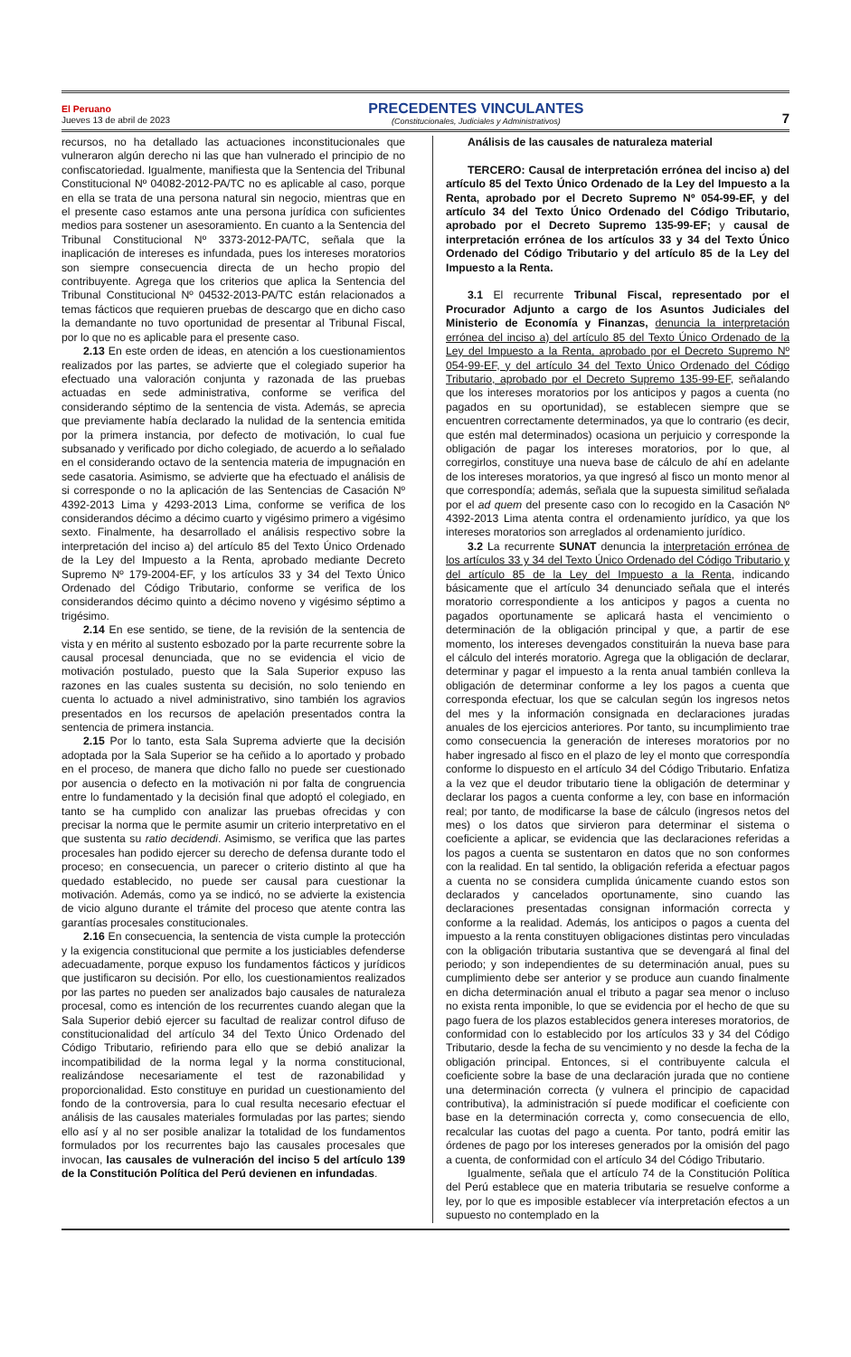El Peruano
Jueves 13 de abril de 2023
PRECEDENTES VINCULANTES
(Constitucionales, Judiciales y Administrativos)
7
recursos, no ha detallado las actuaciones inconstitucionales que vulneraron algún derecho ni las que han vulnerado el principio de no confiscatoriedad. Igualmente, manifiesta que la Sentencia del Tribunal Constitucional Nº 04082-2012-PA/TC no es aplicable al caso, porque en ella se trata de una persona natural sin negocio, mientras que en el presente caso estamos ante una persona jurídica con suficientes medios para sostener un asesoramiento. En cuanto a la Sentencia del Tribunal Constitucional Nº 3373-2012-PA/TC, señala que la inaplicación de intereses es infundada, pues los intereses moratorios son siempre consecuencia directa de un hecho propio del contribuyente. Agrega que los criterios que aplica la Sentencia del Tribunal Constitucional Nº 04532-2013-PA/TC están relacionados a temas fácticos que requieren pruebas de descargo que en dicho caso la demandante no tuvo oportunidad de presentar al Tribunal Fiscal, por lo que no es aplicable para el presente caso.
2.13 En este orden de ideas, en atención a los cuestionamientos realizados por las partes, se advierte que el colegiado superior ha efectuado una valoración conjunta y razonada de las pruebas actuadas en sede administrativa, conforme se verifica del considerando séptimo de la sentencia de vista. Además, se aprecia que previamente había declarado la nulidad de la sentencia emitida por la primera instancia, por defecto de motivación, lo cual fue subsanado y verificado por dicho colegiado, de acuerdo a lo señalado en el considerando octavo de la sentencia materia de impugnación en sede casatoria. Asimismo, se advierte que ha efectuado el análisis de si corresponde o no la aplicación de las Sentencias de Casación Nº 4392-2013 Lima y 4293-2013 Lima, conforme se verifica de los considerandos décimo a décimo cuarto y vigésimo primero a vigésimo sexto. Finalmente, ha desarrollado el análisis respectivo sobre la interpretación del inciso a) del artículo 85 del Texto Único Ordenado de la Ley del Impuesto a la Renta, aprobado mediante Decreto Supremo Nº 179-2004-EF, y los artículos 33 y 34 del Texto Único Ordenado del Código Tributario, conforme se verifica de los considerandos décimo quinto a décimo noveno y vigésimo séptimo a trigésimo.
2.14 En ese sentido, se tiene, de la revisión de la sentencia de vista y en mérito al sustento esbozado por la parte recurrente sobre la causal procesal denunciada, que no se evidencia el vicio de motivación postulado, puesto que la Sala Superior expuso las razones en las cuales sustenta su decisión, no solo teniendo en cuenta lo actuado a nivel administrativo, sino también los agravios presentados en los recursos de apelación presentados contra la sentencia de primera instancia.
2.15 Por lo tanto, esta Sala Suprema advierte que la decisión adoptada por la Sala Superior se ha ceñido a lo aportado y probado en el proceso, de manera que dicho fallo no puede ser cuestionado por ausencia o defecto en la motivación ni por falta de congruencia entre lo fundamentado y la decisión final que adoptó el colegiado, en tanto se ha cumplido con analizar las pruebas ofrecidas y con precisar la norma que le permite asumir un criterio interpretativo en el que sustenta su ratio decidendi. Asimismo, se verifica que las partes procesales han podido ejercer su derecho de defensa durante todo el proceso; en consecuencia, un parecer o criterio distinto al que ha quedado establecido, no puede ser causal para cuestionar la motivación. Además, como ya se indicó, no se advierte la existencia de vicio alguno durante el trámite del proceso que atente contra las garantías procesales constitucionales.
2.16 En consecuencia, la sentencia de vista cumple la protección y la exigencia constitucional que permite a los justiciables defenderse adecuadamente, porque expuso los fundamentos fácticos y jurídicos que justificaron su decisión. Por ello, los cuestionamientos realizados por las partes no pueden ser analizados bajo causales de naturaleza procesal, como es intención de los recurrentes cuando alegan que la Sala Superior debió ejercer su facultad de realizar control difuso de constitucionalidad del artículo 34 del Texto Único Ordenado del Código Tributario, refiriendo para ello que se debió analizar la incompatibilidad de la norma legal y la norma constitucional, realizándose necesariamente el test de razonabilidad y proporcionalidad. Esto constituye en puridad un cuestionamiento del fondo de la controversia, para lo cual resulta necesario efectuar el análisis de las causales materiales formuladas por las partes; siendo ello así y al no ser posible analizar la totalidad de los fundamentos formulados por los recurrentes bajo las causales procesales que invocan, las causales de vulneración del inciso 5 del artículo 139 de la Constitución Política del Perú devienen en infundadas.
Análisis de las causales de naturaleza material
TERCERO: Causal de interpretación errónea del inciso a) del artículo 85 del Texto Único Ordenado de la Ley del Impuesto a la Renta, aprobado por el Decreto Supremo Nº 054-99-EF, y del artículo 34 del Texto Único Ordenado del Código Tributario, aprobado por el Decreto Supremo 135-99-EF; y causal de interpretación errónea de los artículos 33 y 34 del Texto Único Ordenado del Código Tributario y del artículo 85 de la Ley del Impuesto a la Renta.
3.1 El recurrente Tribunal Fiscal, representado por el Procurador Adjunto a cargo de los Asuntos Judiciales del Ministerio de Economía y Finanzas, denuncia la interpretación errónea del inciso a) del artículo 85 del Texto Único Ordenado de la Ley del Impuesto a la Renta, aprobado por el Decreto Supremo Nº 054-99-EF, y del artículo 34 del Texto Único Ordenado del Código Tributario, aprobado por el Decreto Supremo 135-99-EF, señalando que los intereses moratorios por los anticipos y pagos a cuenta (no pagados en su oportunidad), se establecen siempre que se encuentren correctamente determinados, ya que lo contrario (es decir, que estén mal determinados) ocasiona un perjuicio y corresponde la obligación de pagar los intereses moratorios, por lo que, al corregirlos, constituye una nueva base de cálculo de ahí en adelante de los intereses moratorios, ya que ingresó al fisco un monto menor al que correspondía; además, señala que la supuesta similitud señalada por el ad quem del presente caso con lo recogido en la Casación Nº 4392-2013 Lima atenta contra el ordenamiento jurídico, ya que los intereses moratorios son arreglados al ordenamiento jurídico.
3.2 La recurrente SUNAT denuncia la interpretación errónea de los artículos 33 y 34 del Texto Único Ordenado del Código Tributario y del artículo 85 de la Ley del Impuesto a la Renta, indicando básicamente que el artículo 34 denunciado señala que el interés moratorio correspondiente a los anticipos y pagos a cuenta no pagados oportunamente se aplicará hasta el vencimiento o determinación de la obligación principal y que, a partir de ese momento, los intereses devengados constituirán la nueva base para el cálculo del interés moratorio. Agrega que la obligación de declarar, determinar y pagar el impuesto a la renta anual también conlleva la obligación de determinar conforme a ley los pagos a cuenta que corresponda efectuar, los que se calculan según los ingresos netos del mes y la información consignada en declaraciones juradas anuales de los ejercicios anteriores. Por tanto, su incumplimiento trae como consecuencia la generación de intereses moratorios por no haber ingresado al fisco en el plazo de ley el monto que correspondía conforme lo dispuesto en el artículo 34 del Código Tributario. Enfatiza a la vez que el deudor tributario tiene la obligación de determinar y declarar los pagos a cuenta conforme a ley, con base en información real; por tanto, de modificarse la base de cálculo (ingresos netos del mes) o los datos que sirvieron para determinar el sistema o coeficiente a aplicar, se evidencia que las declaraciones referidas a los pagos a cuenta se sustentaron en datos que no son conformes con la realidad. En tal sentido, la obligación referida a efectuar pagos a cuenta no se considera cumplida únicamente cuando estos son declarados y cancelados oportunamente, sino cuando las declaraciones presentadas consignan información correcta y conforme a la realidad. Además, los anticipos o pagos a cuenta del impuesto a la renta constituyen obligaciones distintas pero vinculadas con la obligación tributaria sustantiva que se devengará al final del periodo; y son independientes de su determinación anual, pues su cumplimiento debe ser anterior y se produce aun cuando finalmente en dicha determinación anual el tributo a pagar sea menor o incluso no exista renta imponible, lo que se evidencia por el hecho de que su pago fuera de los plazos establecidos genera intereses moratorios, de conformidad con lo establecido por los artículos 33 y 34 del Código Tributario, desde la fecha de su vencimiento y no desde la fecha de la obligación principal. Entonces, si el contribuyente calcula el coeficiente sobre la base de una declaración jurada que no contiene una determinación correcta (y vulnera el principio de capacidad contributiva), la administración sí puede modificar el coeficiente con base en la determinación correcta y, como consecuencia de ello, recalcular las cuotas del pago a cuenta. Por tanto, podrá emitir las órdenes de pago por los intereses generados por la omisión del pago a cuenta, de conformidad con el artículo 34 del Código Tributario.
Igualmente, señala que el artículo 74 de la Constitución Política del Perú establece que en materia tributaria se resuelve conforme a ley, por lo que es imposible establecer vía interpretación efectos a un supuesto no contemplado en la